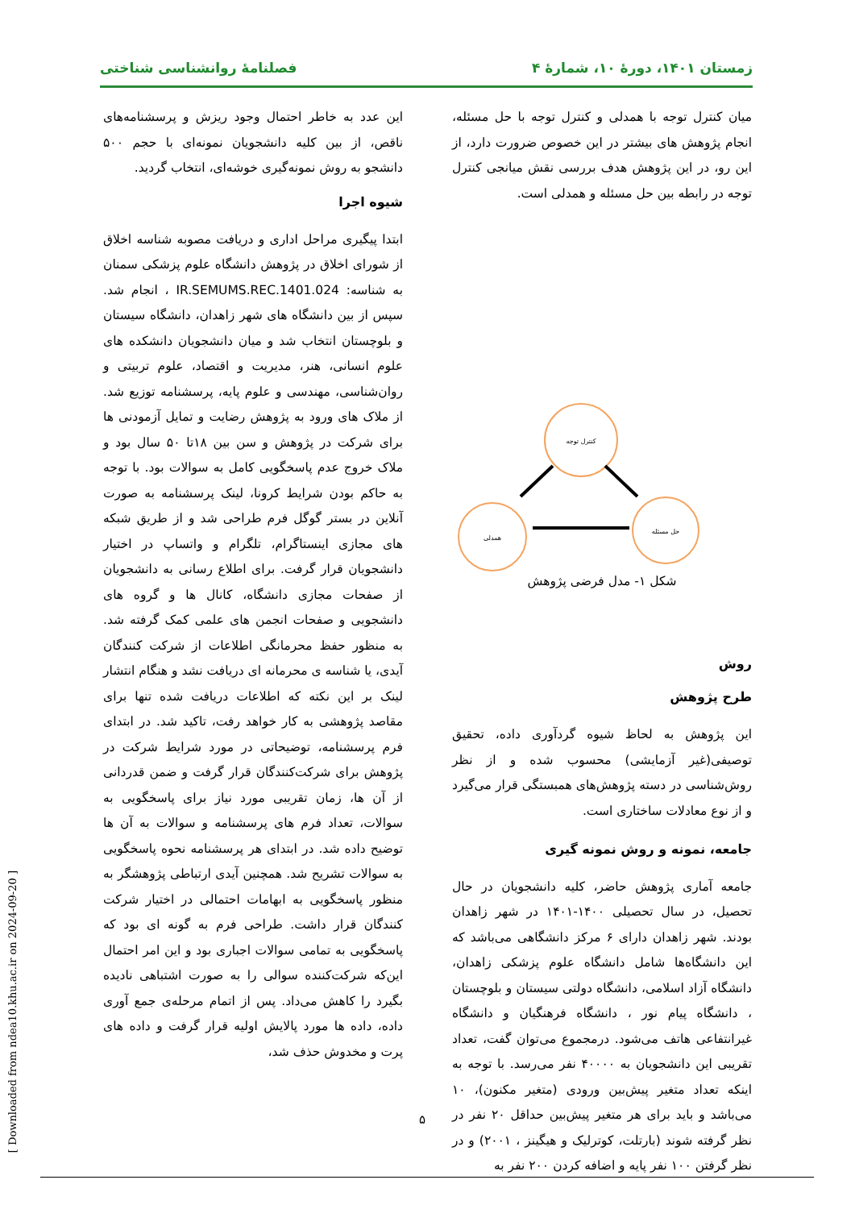زمستان ۱۴۰۱، دورهٔ ۱۰، شمارهٔ ۴ فصلنامهٔ روانشناسی شناختی
میان کنترل توجه با همدلی و کنترل توجه با حل مسئله، انجام پژوهش های بیشتر در این خصوص ضرورت دارد، از این رو، در این پژوهش هدف بررسی نقش میانجی کنترل توجه در رابطه بین حل مسئله و همدلی است.
کنترل توجه
همدلی
حل مسئله
شکل ۱- مدل فرضی پژوهش
روش
طرح پژوهش
این پژوهش به لحاظ شیوه گردآوری داده، تحقیق توصیفی(غیر آزمایشی) محسوب شده و از نظر روش‌شناسی در دسته پژوهش‌های همبستگی قرار می‌گیرد و از نوع معادلات ساختاری است.
جامعه، نمونه و روش نمونه گیری
جامعه آماری پژوهش حاضر، کلیه دانشجویان در حال تحصیل، در سال تحصیلی ۱۴۰۰-۱۴۰۱ در شهر زاهدان بودند. شهر زاهدان دارای ۶ مرکز دانشگاهی می‌باشد که این دانشگاه‌ها شامل دانشگاه علوم پزشکی زاهدان، دانشگاه آزاد اسلامی، دانشگاه دولتی سیستان و بلوچستان ، دانشگاه پیام نور ، دانشگاه فرهنگیان و دانشگاه غیرانتفاعی هاتف می‌شود. درمجموع می‌توان گفت، تعداد تقریبی این دانشجویان به ۴۰۰۰۰ نفر می‌رسد. با توجه به اینکه تعداد متغیر پیش‌بین ورودی (متغیر مکنون)، ۱۰ می‌باشد و باید برای هر متغیر پیش‌بین حداقل ۲۰ نفر در نظر گرفته شوند (بارتلت، کوترلیک و هیگینز ، ۲۰۰۱) و در نظر گرفتن ۱۰۰ نفر پایه و اضافه کردن ۲۰۰ نفر به
این عدد به خاطر احتمال وجود ریزش و پرسشنامه‌های ناقص، از بین کلیه دانشجویان نمونه‌ای با حجم ۵۰۰ دانشجو به روش نمونه‌گیری خوشه‌ای، انتخاب گردید.
شیوه اجرا
ابتدا پیگیری مراحل اداری و دریافت مصوبه شناسه اخلاق از شورای اخلاق در پژوهش دانشگاه علوم پزشکی سمنان به شناسه: IR.SEMUMS.REC.1401.024 ، انجام شد. سپس از بین دانشگاه های شهر زاهدان، دانشگاه سیستان و بلوچستان انتخاب شد و میان دانشجویان دانشکده های علوم انسانی، هنر، مدیریت و اقتصاد، علوم تربیتی و روان‌شناسی، مهندسی و علوم پایه، پرسشنامه توزیع شد. از ملاک های ورود به پژوهش رضایت و تمایل آزمودنی ها برای شرکت در پژوهش و سن بین ۱۸تا ۵۰ سال بود و ملاک خروج عدم پاسخگویی کامل به سوالات بود. با توجه به حاکم بودن شرایط کرونا، لینک پرسشنامه به صورت آنلاین در بستر گوگل فرم طراحی شد و از طریق شبکه های مجازی اینستاگرام، تلگرام و واتساپ در اختیار دانشجویان قرار گرفت. برای اطلاع رسانی به دانشجویان از صفحات مجازی دانشگاه، کانال ها و گروه های دانشجویی و صفحات انجمن های علمی کمک گرفته شد. به منظور حفظ محرمانگی اطلاعات از شرکت کنندگان آیدی، یا شناسه ی محرمانه ای دریافت نشد و هنگام انتشار لینک بر این نکته که اطلاعات دریافت شده تنها برای مقاصد پژوهشی به کار خواهد رفت، تاکید شد. در ابتدای فرم پرسشنامه، توضیحاتی در مورد شرایط شرکت در پژوهش برای شرکت‌کنندگان قرار گرفت و ضمن قدردانی از آن ها، زمان تقریبی مورد نیاز برای پاسخگویی به سوالات، تعداد فرم های پرسشنامه و سوالات به آن ها توضیح داده شد. در ابتدای هر پرسشنامه نحوه پاسخگویی به سوالات تشریح شد. همچنین آیدی ارتباطی پژوهشگر به منظور پاسخگویی به ابهامات احتمالی در اختیار شرکت کنندگان قرار داشت. طراحی فرم به گونه ای بود که پاسخگویی به تمامی سوالات اجباری بود و این امر احتمال این‌که شرکت‌کننده سوالی را به صورت اشتباهی نادیده بگیرد را کاهش می‌داد. پس از اتمام مرحله‌ی جمع آوری داده، داده ها مورد پالایش اولیه قرار گرفت و داده های پرت و مخدوش حذف شد،
[ Downloaded from ndea10.khu.ac.ir on 2024-09-20 ]
۵